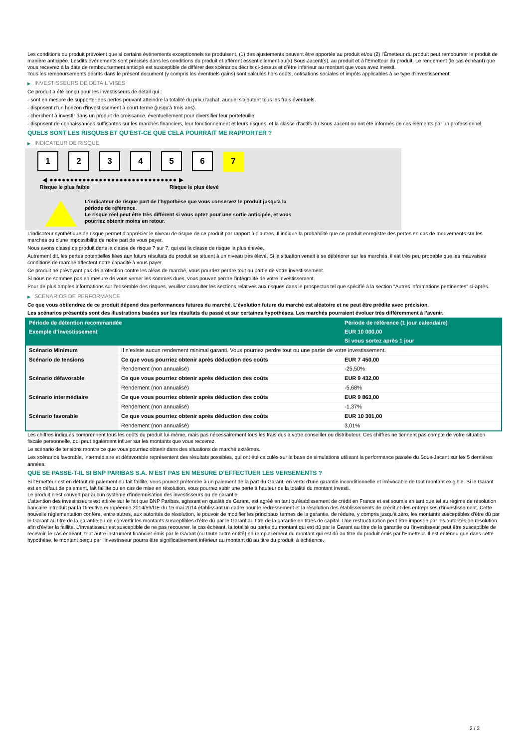Les conditions du produit prévoient que si certains événements exceptionnels se produisent, (1) des ajustements peuvent être apportés au produit et/ou (2) l'Émetteur du produit peut rembourser le produit de manière anticipée. Lesdits événements sont précisés dans les conditions du produit et afférent essentiellement au(x) Sous-Jacent(s), au produit et à l'Émetteur du produit. Le rendement (le cas échéant) que vous recevrez à la date de remboursement anticipé est susceptible de différer des scénarios décrits ci-dessus et d’être inférieur au montant que vous avez investi.
Tous les remboursements décrits dans le présent document (y compris les éventuels gains) sont calculés hors coûts, cotisations sociales et impôts applicables à ce type d'investissement.
▶ INVESTISSEURS DE DÉTAIL VISÉS
Ce produit a été conçu pour les investisseurs de détail qui :
- sont en mesure de supporter des pertes pouvant atteindre la totalité du prix d'achat, auquel s'ajoutent tous les frais éventuels.
- disposent d'un horizon d'investissement à court-terme (jusqu'à trois ans).
- cherchent à investir dans un produit de croissance, éventuellement pour diversifier leur portefeuille.
- disposent de connaissances suffisantes sur les marchés financiers, leur fonctionnement et leurs risques, et la classe d'actifs du Sous-Jacent ou ont été informés de ces éléments par un professionnel.
QUELS SONT LES RISQUES ET QU’EST-CE QUE CELA POURRAIT ME RAPPORTER ?
▶ INDICATEUR DE RISQUE
1 2 3 4 5 6 7
◀ ●●●●●●●●●●●●●●●●●●●●●●●●●●●●●●● ▶
Risque le plus faible Risque le plus élevé
L'indicateur de risque part de l'hypothèse que vous conservez le produit jusqu'à la
période de référence.
Le risque réel peut être très différent si vous optez pour une sortie anticipée, et vous
pourriez obtenir moins en retour.
L'indicateur synthétique de risque permet d'apprécier le niveau de risque de ce produit par rapport à d'autres. Il indique la probabilité que ce produit enregistre des pertes en cas de mouvements sur les marchés ou d'une impossibilité de notre part de vous payer.
Nous avons classé ce produit dans la classe de risque 7 sur 7, qui est la classe de risque la plus élevée.
Autrement dit, les pertes potentielles liées aux futurs résultats du produit se situent à un niveau très élevé. Si la situation venait à se détériorer sur les marchés, il est très peu probable que les mauvaises conditions de marché affectent notre capacité à vous payer.
Ce produit ne prévoyant pas de protection contre les aléas de marché, vous pourriez perdre tout ou partie de votre investissement.
Si nous ne sommes pas en mesure de vous verser les sommes dues, vous pouvez perdre l'intégralité de votre investissement.
Pour de plus amples informations sur l'ensemble des risques, veuillez consulter les sections relatives aux risques dans le prospectus tel que spécifié à la section "Autres informations pertinentes" ci-après.
▶ SCÉNARIOS DE PERFORMANCE
Ce que vous obtiendrez de ce produit dépend des performances futures du marché. L’évolution future du marché est aléatoire et ne peut être prédite avec précision.
Les scénarios présentés sont des illustrations basées sur les résultats du passé et sur certaines hypothèses. Les marchés pourraient évoluer très différemment à l’avenir.
| Période de détention recommandée | | Période de référence (1 jour calendaire) |
| --- | --- | --- |
| Exemple d’investissement | | EUR 10 000,00 |
| | | Si vous sortez après 1 jour |
| Scénario Minimum | Il n’existe aucun rendement minimal garanti. Vous pourriez perdre tout ou une partie de votre investissement. | |
| Scénario de tensions | Ce que vous pourriez obtenir après déduction des coûts | EUR 7 450,00 |
| | Rendement (non annualisé) | -25,50% |
| Scénario défavorable | Ce que vous pourriez obtenir après déduction des coûts | EUR 9 432,00 |
| | Rendement (non annualisé) | -5,68% |
| Scénario intermédiaire | Ce que vous pourriez obtenir après déduction des coûts | EUR 9 863,00 |
| | Rendement (non annualisé) | -1,37% |
| Scénario favorable | Ce que vous pourriez obtenir après déduction des coûts | EUR 10 301,00 |
| | Rendement (non annualisé) | 3,01% |
Les chiffres indiqués comprennent tous les coûts du produit lui-même, mais pas nécessairement tous les frais dus à votre conseiller ou distributeur. Ces chiffres ne tiennent pas compte de votre situation fiscale personnelle, qui peut également influer sur les montants que vous recevrez.
Le scénario de tensions montre ce que vous pourriez obtenir dans des situations de marché extrêmes.
Les scénarios favorable, intermédiaire et défavorable représentent des résultats possibles, qui ont été calculés sur la base de simulations utilisant la performance passée du Sous-Jacent sur les 5 dernières années.
QUE SE PASSE-T-IL SI BNP PARIBAS S.A. N’EST PAS EN MESURE D’EFFECTUER LES VERSEMENTS ?
Si l'Émetteur est en défaut de paiement ou fait faillite, vous pouvez prétendre à un paiement de la part du Garant, en vertu d'une garantie inconditionnelle et irrévocable de tout montant exigible. Si le Garant est en défaut de paiement, fait faillite ou en cas de mise en résolution, vous pourrez subir une perte à hauteur de la totalité du montant investi.
Le produit n'est couvert par aucun système d'indemnisation des investisseurs ou de garantie.
L'attention des investisseurs est attirée sur le fait que BNP Paribas, agissant en qualité de Garant, est agréé en tant qu'établissement de crédit en France et est soumis en tant que tel au régime de résolution bancaire introduit par la Directive européenne 2014/59/UE du 15 mai 2014 établissant un cadre pour le redressement et la résolution des établissements de crédit et des entreprises d'investissement. Cette nouvelle réglementation confère, entre autres, aux autorités de résolution, le pouvoir de modifier les principaux termes de la garantie, de réduire, y compris jusqu'à zéro, les montants susceptibles d'être dû par le Garant au titre de la garantie ou de convertir les montants susceptibles d'être dû par le Garant au titre de la garantie en titres de capital. Une restructuration peut être imposée par les autorités de résolution afin d'éviter la faillite. L'investisseur est susceptible de ne pas recouvrer, le cas échéant, la totalité ou partie du montant qui est dû par le Garant au titre de la garantie ou l'investisseur peut être susceptible de recevoir, le cas échéant, tout autre instrument financier émis par le Garant (ou toute autre entité) en remplacement du montant qui est dû au titre du produit émis par l'Emetteur. Il est entendu que dans cette hypothèse, le montant perçu par l'investisseur pourra être significativement inférieur au montant dû au titre du produit, à échéance.
2 / 3